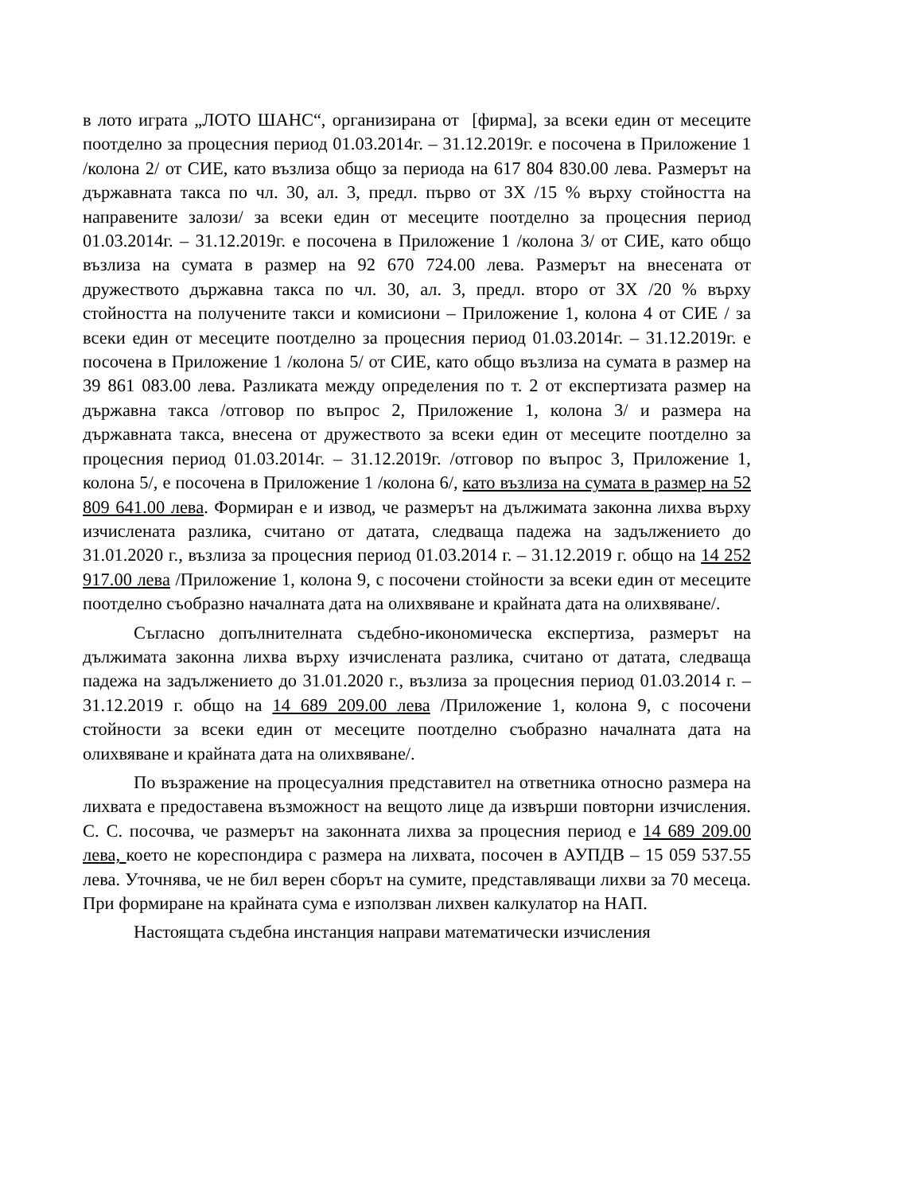в лото играта „ЛОТО ШАНС“, организирана от [фирма], за всеки един от месеците поотделно за процесния период 01.03.2014г. – 31.12.2019г. е посочена в Приложение 1 /колона 2/ от СИЕ, като възлиза общо за периода на 617 804 830.00 лева. Размерът на държавната такса по чл. 30, ал. 3, предл. първо от ЗХ /15 % върху стойността на направените залози/ за всеки един от месеците поотделно за процесния период 01.03.2014г. – 31.12.2019г. е посочена в Приложение 1 /колона 3/ от СИЕ, като общо възлиза на сумата в размер на 92 670 724.00 лева. Размерът на внесената от дружеството държавна такса по чл. 30, ал. 3, предл. второ от ЗХ /20 % върху стойността на получените такси и комисиони – Приложение 1, колона 4 от СИЕ / за всеки един от месеците поотделно за процесния период 01.03.2014г. – 31.12.2019г. е посочена в Приложение 1 /колона 5/ от СИЕ, като общо възлиза на сумата в размер на 39 861 083.00 лева. Разликата между определения по т. 2 от експертизата размер на държавна такса /отговор по въпрос 2, Приложение 1, колона 3/ и размера на държавната такса, внесена от дружеството за всеки един от месеците поотделно за процесния период 01.03.2014г. – 31.12.2019г. /отговор по въпрос 3, Приложение 1, колона 5/, е посочена в Приложение 1 /колона 6/, като възлиза на сумата в размер на 52 809 641.00 лева. Формиран е и извод, че размерът на дължимата законна лихва върху изчислената разлика, считано от датата, следваща падежа на задължението до 31.01.2020 г., възлиза за процесния период 01.03.2014 г. – 31.12.2019 г. общо на 14 252 917.00 лева /Приложение 1, колона 9, с посочени стойности за всеки един от месеците поотделно съобразно началната дата на олихвяване и крайната дата на олихвяване/.
Съгласно допълнителната съдебно-икономическа експертиза, размерът на дължимата законна лихва върху изчислената разлика, считано от датата, следваща падежа на задължението до 31.01.2020 г., възлиза за процесния период 01.03.2014 г. – 31.12.2019 г. общо на 14 689 209.00 лева /Приложение 1, колона 9, с посочени стойности за всеки един от месеците поотделно съобразно началната дата на олихвяване и крайната дата на олихвяване/.
По възражение на процесуалния представител на ответника относно размера на лихвата е предоставена възможност на вещото лице да извърши повторни изчисления. С. С. посочва, че размерът на законната лихва за процесния период е 14 689 209.00 лева, което не кореспондира с размера на лихвата, посочен в АУПДВ – 15 059 537.55 лева. Уточнява, че не бил верен сборът на сумите, представляващи лихви за 70 месеца. При формиране на крайната сума е използван лихвен калкулатор на НАП.
Настоящата съдебна инстанция направи математически изчисления